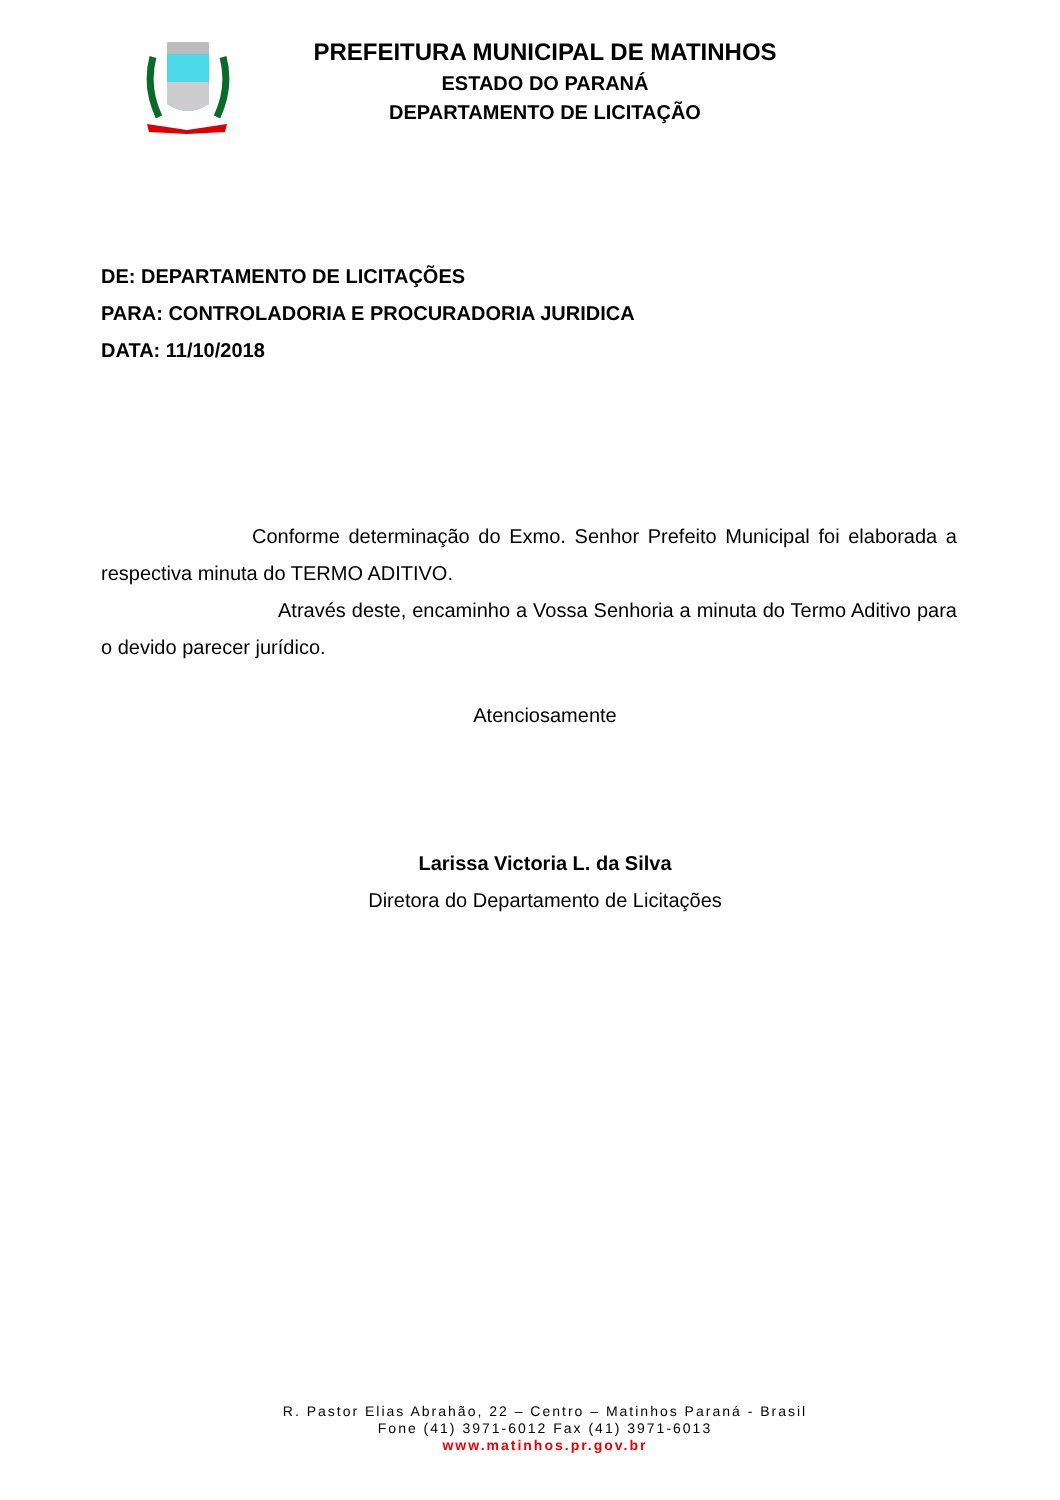PREFEITURA MUNICIPAL DE MATINHOS
ESTADO DO PARANÁ
DEPARTAMENTO DE LICITAÇÃO
DE: DEPARTAMENTO DE LICITAÇÕES
PARA: CONTROLADORIA E PROCURADORIA JURIDICA
DATA: 11/10/2018
Conforme determinação do Exmo. Senhor Prefeito Municipal foi elaborada a respectiva minuta do TERMO ADITIVO.
Através deste, encaminho a Vossa Senhoria a minuta do Termo Aditivo para o devido parecer jurídico.
Atenciosamente
Larissa Victoria L. da Silva
Diretora do Departamento de Licitações
R. Pastor Elias Abrahão, 22 – Centro – Matinhos Paraná - Brasil
Fone (41) 3971-6012 Fax (41) 3971-6013
www.matinhos.pr.gov.br